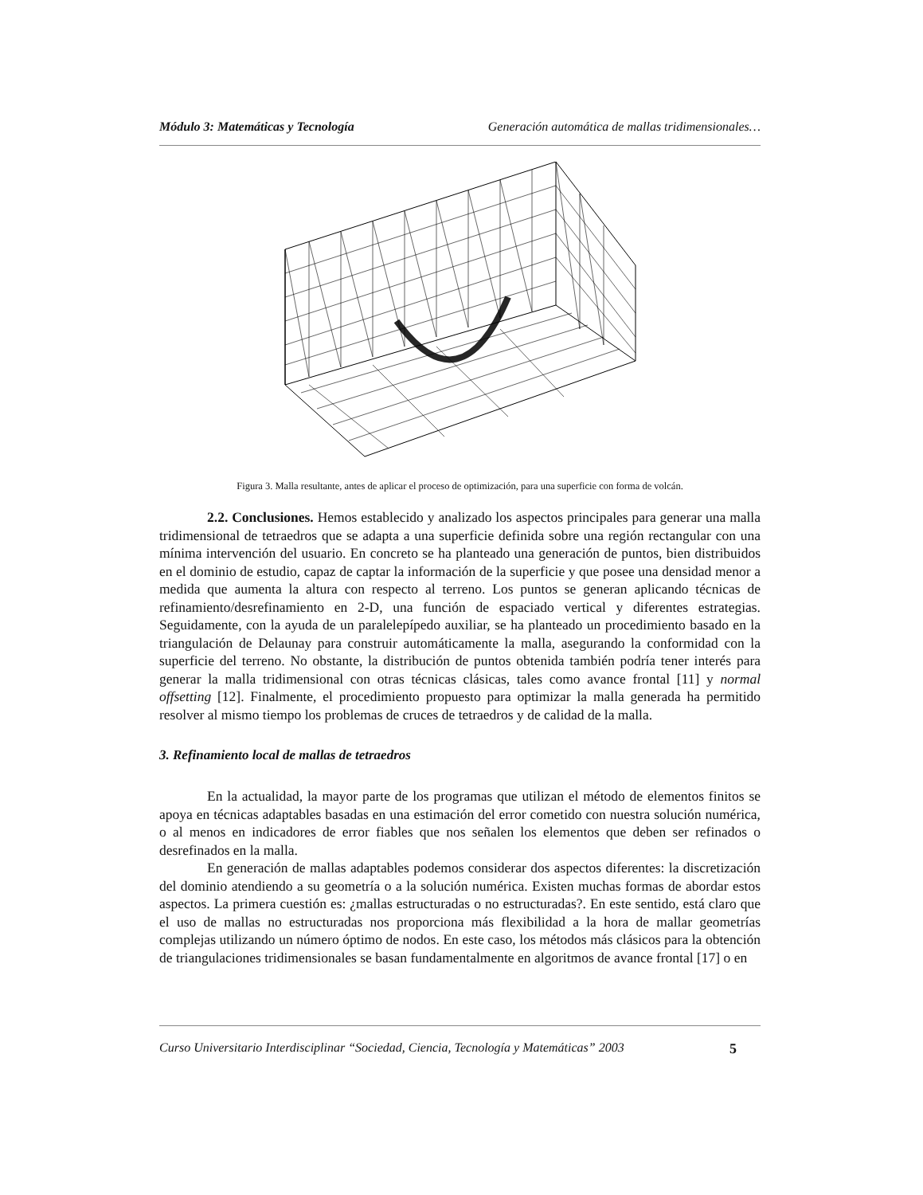Módulo 3: Matemáticas y Tecnología Generación automática de mallas tridimensionales…
Figura 3. Malla resultante, antes de aplicar el proceso de optimización, para una superficie con forma de volcán.
2.2. Conclusiones. Hemos establecido y analizado los aspectos principales para generar una malla tridimensional de tetraedros que se adapta a una superficie definida sobre una región rectangular con una mínima intervención del usuario. En concreto se ha planteado una generación de puntos, bien distribuidos en el dominio de estudio, capaz de captar la información de la superficie y que posee una densidad menor a medida que aumenta la altura con respecto al terreno. Los puntos se generan aplicando técnicas de refinamiento/desrefinamiento en 2-D, una función de espaciado vertical y diferentes estrategias. Seguidamente, con la ayuda de un paralelepípedo auxiliar, se ha planteado un procedimiento basado en la triangulación de Delaunay para construir automáticamente la malla, asegurando la conformidad con la superficie del terreno. No obstante, la distribución de puntos obtenida también podría tener interés para generar la malla tridimensional con otras técnicas clásicas, tales como avance frontal [11] y normal offsetting [12]. Finalmente, el procedimiento propuesto para optimizar la malla generada ha permitido resolver al mismo tiempo los problemas de cruces de tetraedros y de calidad de la malla.
3. Refinamiento local de mallas de tetraedros
En la actualidad, la mayor parte de los programas que utilizan el método de elementos finitos se apoya en técnicas adaptables basadas en una estimación del error cometido con nuestra solución numérica, o al menos en indicadores de error fiables que nos señalen los elementos que deben ser refinados o desrefinados en la malla.
En generación de mallas adaptables podemos considerar dos aspectos diferentes: la discretización del dominio atendiendo a su geometría o a la solución numérica. Existen muchas formas de abordar estos aspectos. La primera cuestión es: ¿mallas estructuradas o no estructuradas?. En este sentido, está claro que el uso de mallas no estructuradas nos proporciona más flexibilidad a la hora de mallar geometrías complejas utilizando un número óptimo de nodos. En este caso, los métodos más clásicos para la obtención de triangulaciones tridimensionales se basan fundamentalmente en algoritmos de avance frontal [17] o en
Curso Universitario Interdisciplinar “Sociedad, Ciencia, Tecnología y Matemáticas” 2003 5